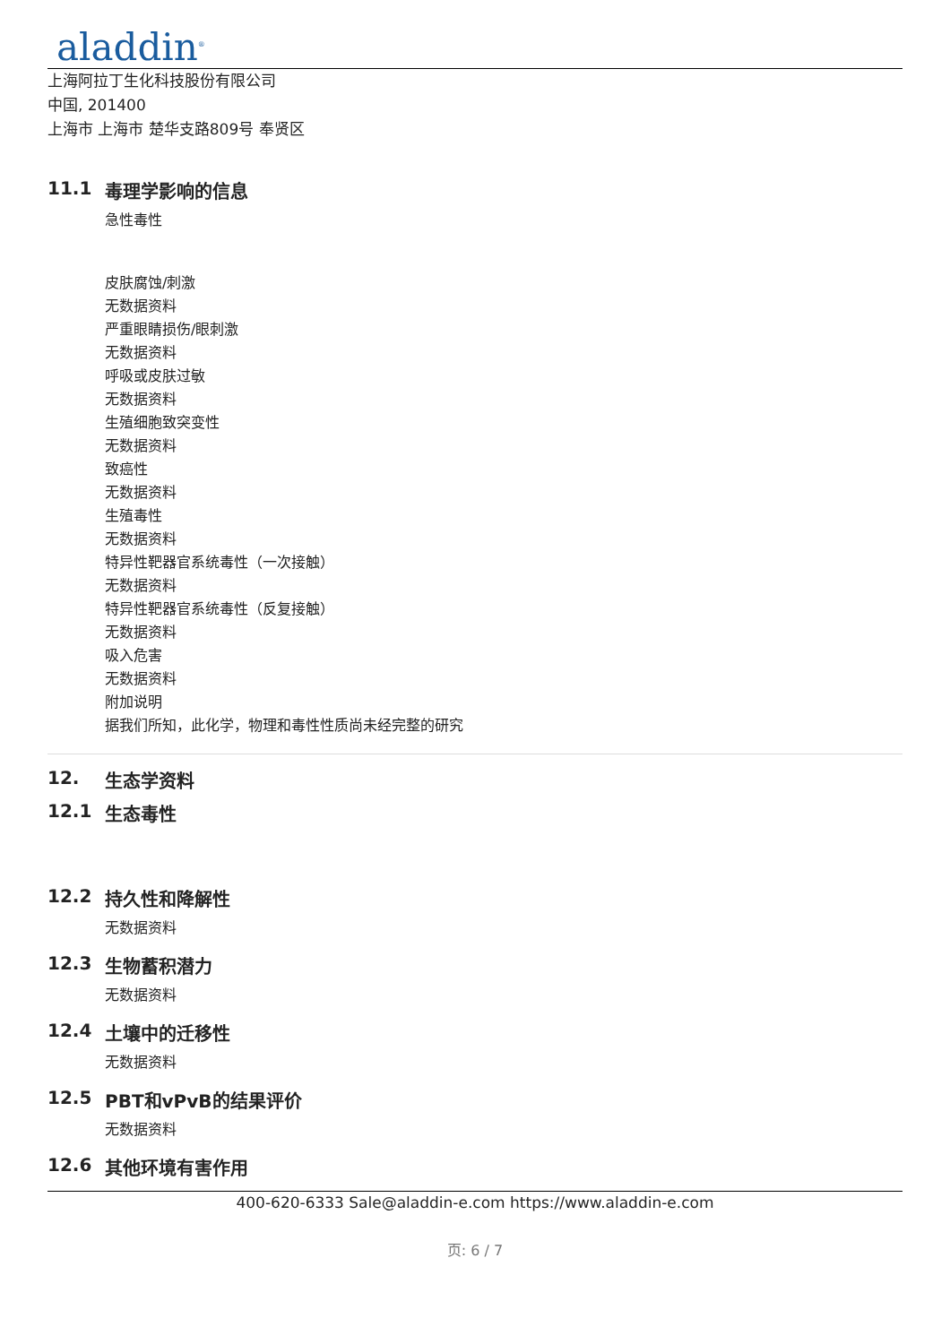aladdin<sup>®</sup>
上海阿拉丁生化科技股份有限公司
中国, 201400
上海市 上海市 楚华支路809号 奉贤区
11.1 毒理学影响的信息
急性毒性
皮肤腐蚀/刺激
无数据资料
严重眼睛损伤/眼刺激
无数据资料
呼吸或皮肤过敏
无数据资料
生殖细胞致突变性
无数据资料
致癌性
无数据资料
生殖毒性
无数据资料
特异性靶器官系统毒性（一次接触）
无数据资料
特异性靶器官系统毒性（反复接触）
无数据资料
吸入危害
无数据资料
附加说明
据我们所知，此化学，物理和毒性性质尚未经完整的研究
12. 生态学资料
12.1 生态毒性
12.2 持久性和降解性
无数据资料
12.3 生物蓄积潜力
无数据资料
12.4 土壤中的迁移性
无数据资料
12.5 PBT和vPvB的结果评价
无数据资料
12.6 其他环境有害作用
400-620-6333 Sale@aladdin-e.com https://www.aladdin-e.com
页: 6 / 7